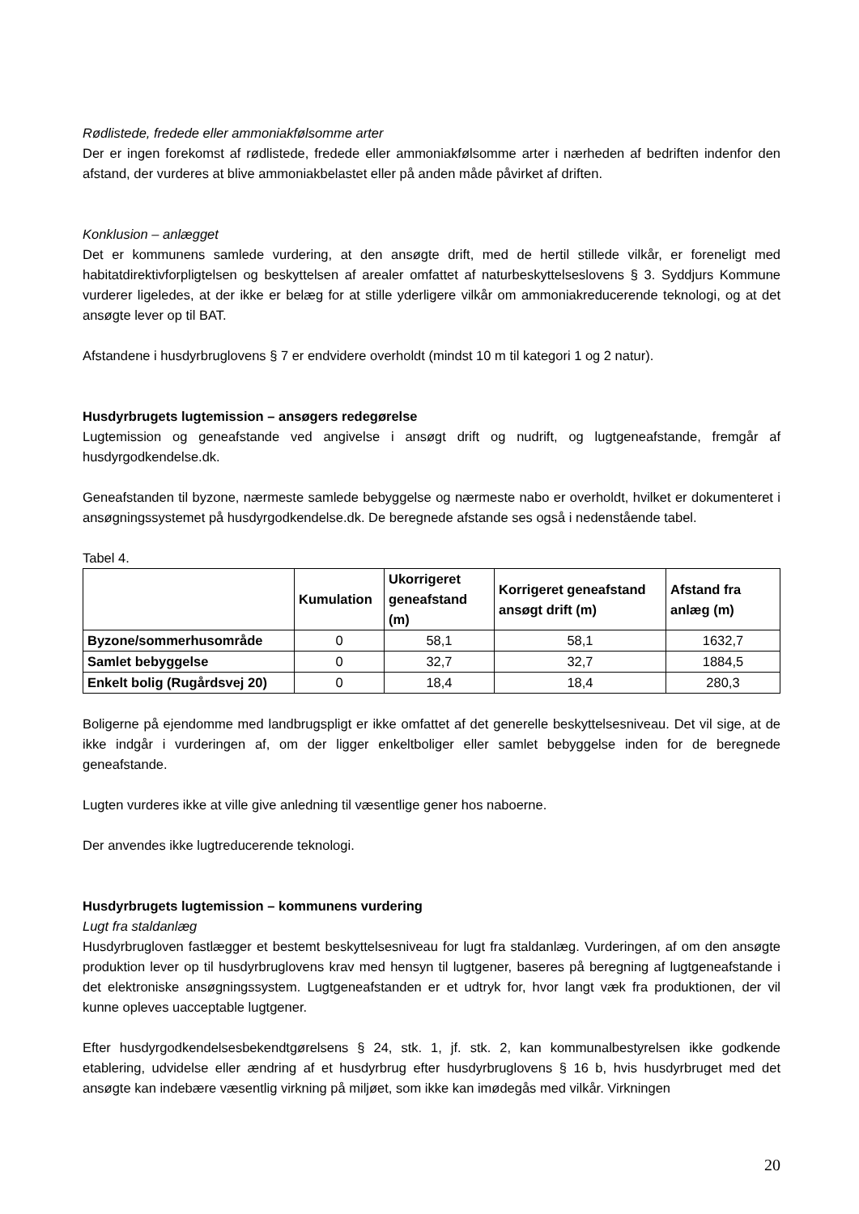Rødlistede, fredede eller ammoniakfølsomme arter
Der er ingen forekomst af rødlistede, fredede eller ammoniakfølsomme arter i nærheden af bedriften indenfor den afstand, der vurderes at blive ammoniakbelastet eller på anden måde påvirket af driften.
Konklusion – anlægget
Det er kommunens samlede vurdering, at den ansøgte drift, med de hertil stillede vilkår, er foreneligt med habitatdirektivforpligtelsen og beskyttelsen af arealer omfattet af naturbeskyttelseslovens § 3. Syddjurs Kommune vurderer ligeledes, at der ikke er belæg for at stille yderligere vilkår om ammoniakreducerende teknologi, og at det ansøgte lever op til BAT.
Afstandene i husdyrbruglovens § 7 er endvidere overholdt (mindst 10 m til kategori 1 og 2 natur).
Husdyrbrugets lugtemission – ansøgers redegørelse
Lugtemission og geneafstande ved angivelse i ansøgt drift og nudrift, og lugtgeneafstande, fremgår af husdyrgodkendelse.dk.
Geneafstanden til byzone, nærmeste samlede bebyggelse og nærmeste nabo er overholdt, hvilket er dokumenteret i ansøgningssystemet på husdyrgodkendelse.dk. De beregnede afstande ses også i nedenstående tabel.
Tabel 4.
| | Kumulation | Ukorrigeret geneafstand (m) | Korrigeret geneafstand ansøgt drift (m) | Afstand fra anlæg (m) |
| --- | --- | --- | --- | --- |
| Byzone/sommerhusområde | 0 | 58,1 | 58,1 | 1632,7 |
| Samlet bebyggelse | 0 | 32,7 | 32,7 | 1884,5 |
| Enkelt bolig (Rugårdsvej 20) | 0 | 18,4 | 18,4 | 280,3 |
Boligerne på ejendomme med landbrugspligt er ikke omfattet af det generelle beskyttelsesniveau. Det vil sige, at de ikke indgår i vurderingen af, om der ligger enkeltboliger eller samlet bebyggelse inden for de beregnede geneafstande.
Lugten vurderes ikke at ville give anledning til væsentlige gener hos naboerne.
Der anvendes ikke lugtreducerende teknologi.
Husdyrbrugets lugtemission – kommunens vurdering
Lugt fra staldanlæg
Husdyrbrugloven fastlægger et bestemt beskyttelsesniveau for lugt fra staldanlæg. Vurderingen, af om den ansøgte produktion lever op til husdyrbruglovens krav med hensyn til lugtgener, baseres på beregning af lugtgeneafstande i det elektroniske ansøgningssystem. Lugtgeneafstanden er et udtryk for, hvor langt væk fra produktionen, der vil kunne opleves uacceptable lugtgener.
Efter husdyrgodkendelsesbekendtgørelsens § 24, stk. 1, jf. stk. 2, kan kommunalbestyrelsen ikke godkende etablering, udvidelse eller ændring af et husdyrbrug efter husdyrbruglovens § 16 b, hvis husdyrbruget med det ansøgte kan indebære væsentlig virkning på miljøet, som ikke kan imødegås med vilkår. Virkningen
20